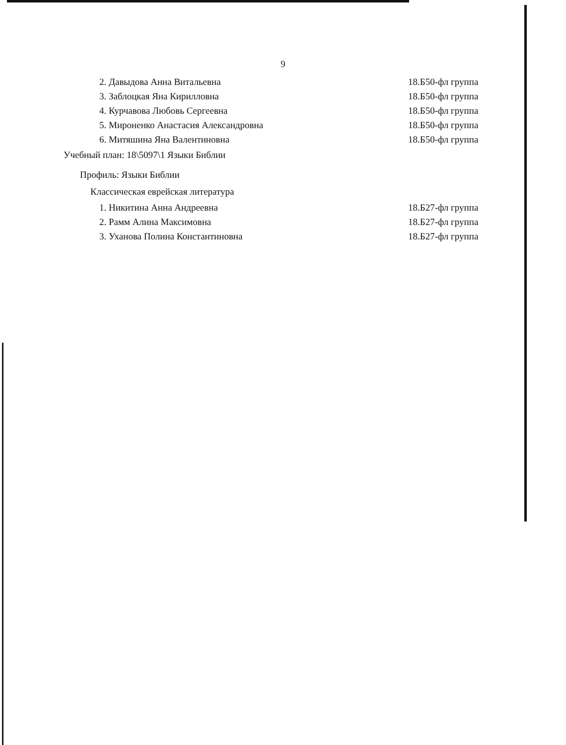9
2. Давыдова Анна Витальевна 18.Б50-фл группа
3. Заблоцкая Яна Кирилловна 18.Б50-фл группа
4. Курчавова Любовь Сергеевна 18.Б50-фл группа
5. Мироненко Анастасия Александровна 18.Б50-фл группа
6. Митяшина Яна Валентиновна 18.Б50-фл группа
Учебный план: 18\5097\1 Языки Библии
Профиль: Языки Библии
Классическая еврейская литература
1. Никитина Анна Андреевна 18.Б27-фл группа
2. Рамм Алина Максимовна 18.Б27-фл группа
3. Уханова Полина Константиновна 18.Б27-фл группа